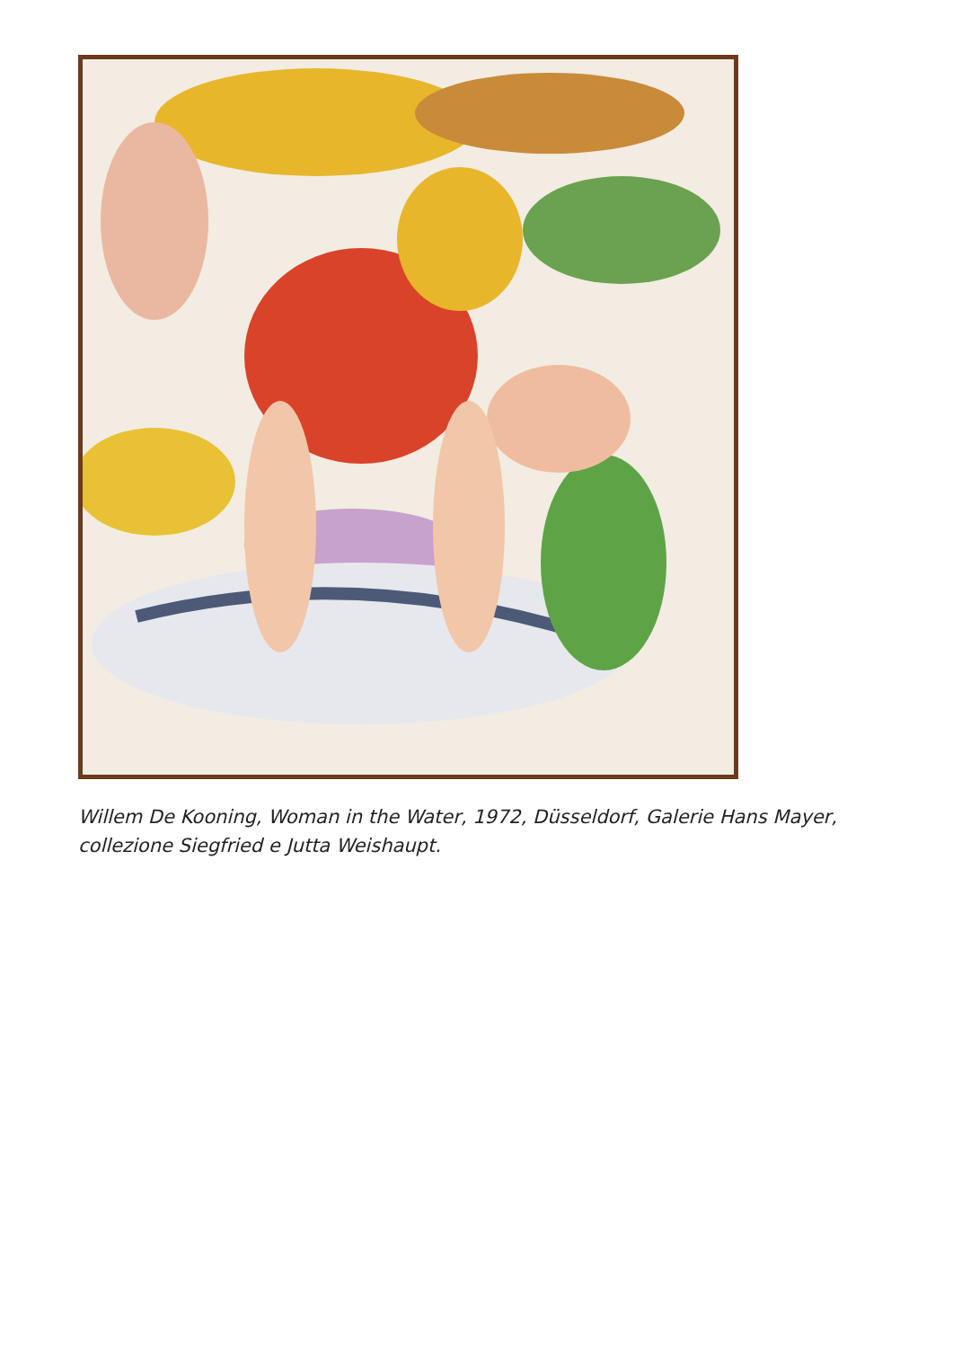Willem De Kooning, Woman in the Water, 1972, Düsseldorf, Galerie Hans Mayer, collezione Siegfried e Jutta Weishaupt.